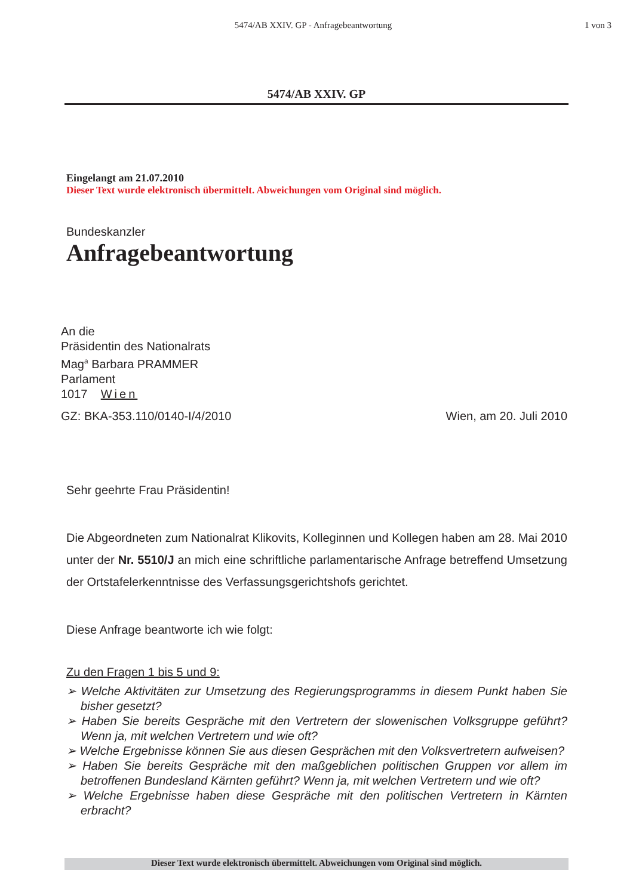5474/AB XXIV. GP - Anfragebeantwortung
1 von 3
5474/AB XXIV. GP
Eingelangt am 21.07.2010
Dieser Text wurde elektronisch übermittelt. Abweichungen vom Original sind möglich.
Bundeskanzler
Anfragebeantwortung
An die
Präsidentin des Nationalrats
Mag<sup>a</sup> Barbara PRAMMER
Parlament
1017 Wien
GZ: BKA-353.110/0140-I/4/2010 Wien, am 20. Juli 2010
Sehr geehrte Frau Präsidentin!
Die Abgeordneten zum Nationalrat Klikovits, Kolleginnen und Kollegen haben am 28. Mai 2010 unter der Nr. 5510/J an mich eine schriftliche parlamentarische Anfrage betreffend Umsetzung der Ortstafelerkenntnisse des Verfassungsgerichtshofs gerichtet.
Diese Anfrage beantworte ich wie folgt:
Zu den Fragen 1 bis 5 und 9:
➢ Welche Aktivitäten zur Umsetzung des Regierungsprogramms in diesem Punkt haben Sie bisher gesetzt?
➢ Haben Sie bereits Gespräche mit den Vertretern der slowenischen Volksgruppe geführt? Wenn ja, mit welchen Vertretern und wie oft?
➢ Welche Ergebnisse können Sie aus diesen Gesprächen mit den Volksvertretern aufweisen?
➢ Haben Sie bereits Gespräche mit den maßgeblichen politischen Gruppen vor allem im betroffenen Bundesland Kärnten geführt? Wenn ja, mit welchen Vertretern und wie oft?
➢ Welche Ergebnisse haben diese Gespräche mit den politischen Vertretern in Kärnten erbracht?
Dieser Text wurde elektronisch übermittelt. Abweichungen vom Original sind möglich.